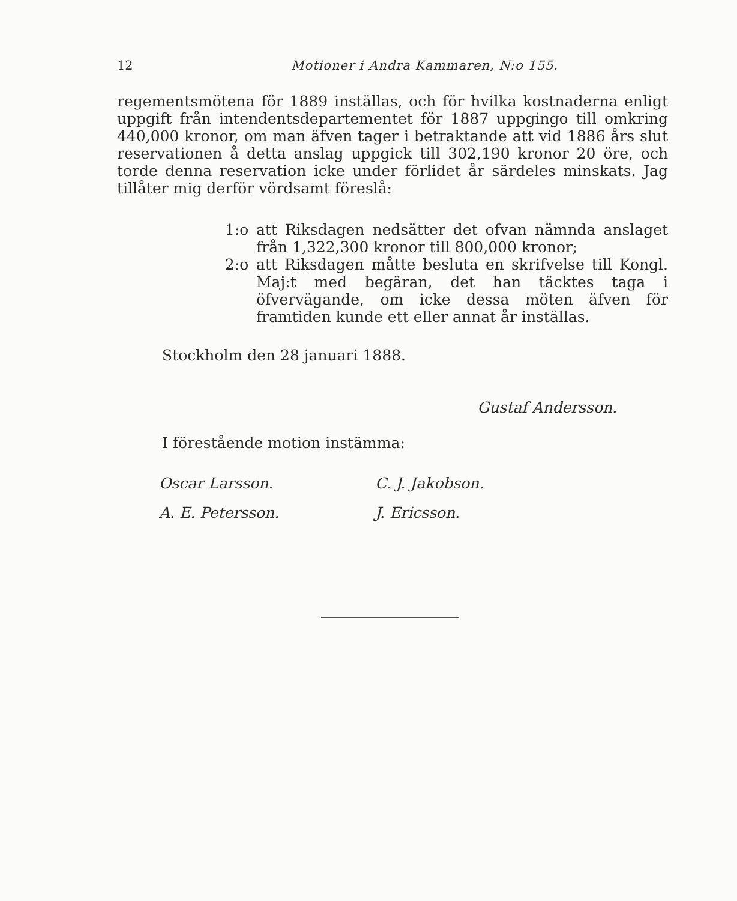12 Motioner i Andra Kammaren, N:o 155.
regementsmötena för 1889 inställas, och för hvilka kostnaderna enligt uppgift från intendentsdepartementet för 1887 uppgingo till omkring 440,000 kronor, om man äfven tager i betraktande att vid 1886 års slut reservationen å detta anslag uppgick till 302,190 kronor 20 öre, och torde denna reservation icke under förlidet år särdeles minskats. Jag tillåter mig derför vördsamt föreslå:
1:o att Riksdagen nedsätter det ofvan nämnda anslaget från 1,322,300 kronor till 800,000 kronor;
2:o att Riksdagen måtte besluta en skrifvelse till Kongl. Maj:t med begäran, det han täcktes taga i öfvervägande, om icke dessa möten äfven för framtiden kunde ett eller annat år inställas.
Stockholm den 28 januari 1888.
Gustaf Andersson.
I förestående motion instämma:
| Oscar Larsson. | C. J. Jakobson. |
| A. E. Petersson. | J. Ericsson. |